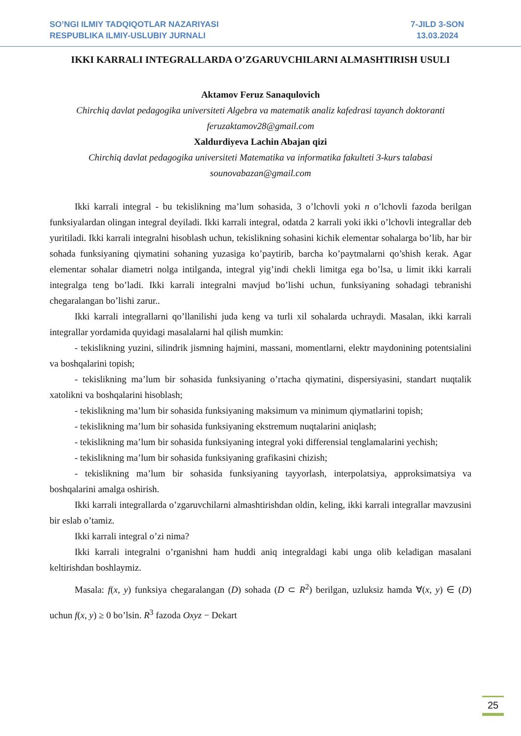SO’NGI ILMIY TADQIQOTLAR NAZARIYASI
RESPUBLIKA ILMIY-USLUBIY JURNALI
7-JILD 3-SON
13.03.2024
IKKI KARRALI INTEGRALLARDA O’ZGARUVCHILARNI ALMASHTIRISH USULI
Aktamov Feruz Sanaqulovich
Chirchiq davlat pedagogika universiteti Algebra va matematik analiz kafedrasi tayanch doktoranti feruzaktamov28@gmail.com
Xaldurdiyeva Lachin Abajan qizi
Chirchiq davlat pedagogika universiteti Matematika va informatika fakulteti 3-kurs talabasi sounovabazan@gmail.com
Ikki karrali integral - bu tekislikning ma’lum sohasida, 3 o’lchovli yoki n o’lchovli fazoda berilgan funksiyalardan olingan integral deyiladi. Ikki karrali integral, odatda 2 karrali yoki ikki o’lchovli integrallar deb yuritiladi. Ikki karrali integralni hisoblash uchun, tekislikning sohasini kichik elementar sohalarga bo’lib, har bir sohada funksiyaning qiymatini sohaning yuzasiga ko’paytirib, barcha ko’paytmalarni qo’shish kerak. Agar elementar sohalar diametri nolga intilganda, integral yig’indi chekli limitga ega bo’lsa, u limit ikki karrali integralga teng bo’ladi. Ikki karrali integralni mavjud bo’lishi uchun, funksiyaning sohadagi tebranishi chegaralangan bo’lishi zarur..
Ikki karrali integrallarni qo’llanilishi juda keng va turli xil sohalarda uchraydi. Masalan, ikki karrali integrallar yordamida quyidagi masalalarni hal qilish mumkin:
- tekislikning yuzini, silindrik jismning hajmini, massani, momentlarni, elektr maydonining potentsialini va boshqalarini topish;
- tekislikning ma’lum bir sohasida funksiyaning o’rtacha qiymatini, dispersiyasini, standart nuqtalik xatolikni va boshqalarini hisoblash;
- tekislikning ma’lum bir sohasida funksiyaning maksimum va minimum qiymatlarini topish;
- tekislikning ma’lum bir sohasida funksiyaning ekstremum nuqtalarini aniqlash;
- tekislikning ma’lum bir sohasida funksiyaning integral yoki differensial tenglamalarini yechish;
- tekislikning ma’lum bir sohasida funksiyaning grafikasini chizish;
- tekislikning ma’lum bir sohasida funksiyaning tayyorlash, interpolatsiya, approksimatsiya va boshqalarini amalga oshirish.
Ikki karrali integrallarda o’zgaruvchilarni almashtirishdan oldin, keling, ikki karrali integrallar mavzusini bir eslab o’tamiz.
Ikki karrali integral o’zi nima?
Ikki karrali integralni o’rganishni ham huddi aniq integraldagi kabi unga olib keladigan masalani keltirishdan boshlaymiz.
Masala: f(x, y) funksiya chegaralangan (D) sohada (D ⊂ R<sup>2</sup>) berilgan, uzluksiz hamda ∀(x, y) ∈ (D) uchun f(x, y) ≥ 0 bo’lsin. R<sup>3</sup> fazoda Oxyz − Dekart
25